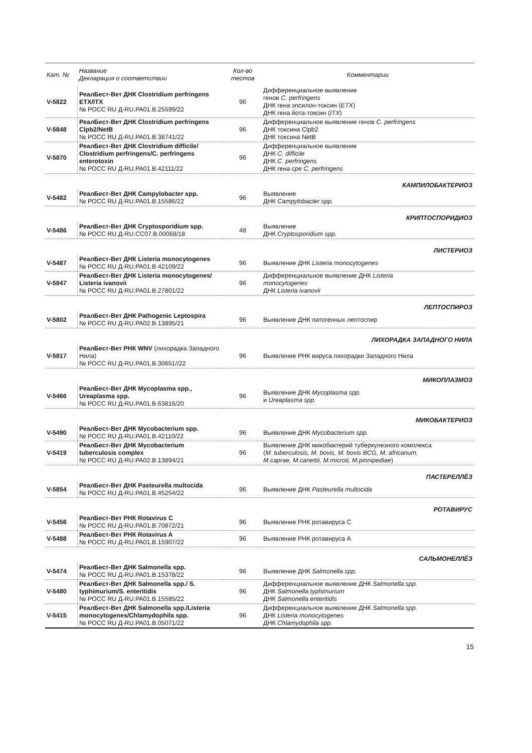| Кат. № | Название Декларация о соответствии | Кол-во тестов | Комментарии |
| --- | --- | --- | --- |
| V-5822 | РеалБест-Вет ДНК Clostridium perfringens ETX/ITX № РОСС RU Д-RU.PA01.B.25599/22 | 96 | Дифференциальное выявление генов C. perfringens ДНК гена эпсилон-токсин ( ETX ) ДНК гена йота-токсин ( ITX ) |
| V-5848 | РеалБест-Вет ДНК Clostridium perfringens Clpb2/NetB № РОСС RU Д-RU.PA01.B.38741/22 | 96 | Дифференциальное выявление генов C. perfringens ДНК токсина Clpb2 ДНК токсина NetB |
| V-5870 | РеалБест-Вет ДНК Clostridium difficile/ Clostridium perfringens/C. perfringens enterotoxin № РОСС RU Д-RU.PA01.B.42111/22 | 96 | Дифференциальное выявление ДНК C. difficile ДНК C. perfringens ДНК гена cpe C. perfringens |
| КАМПИЛОБАКТЕРИОЗ | | | |
| V-5482 | РеалБест-Вет ДНК Campylobacter spp. № РОСС RU Д-RU.PA01.B.15586/22 | 96 | Выявление ДНК Campylobacter spp. |
| КРИПТОСПОРИДИОЗ | | | |
| V-5486 | РеалБест-Вет ДНК Cryptosporidium spp. № РОСС RU Д-RU.CC07.B.00068/18 | 48 | Выявление ДНК Cryptosporidium spp. |
| ЛИСТЕРИОЗ | | | |
| V-5487 | РеалБест-Вет ДНК Listeria monocytogenes № РОСС RU Д-RU.PA01.B.42109/22 | 96 | Выявление ДНК Listeria monocytogenes |
| V-5847 | РеалБест-Вет ДНК Listeria monocytogenes/ Listeria ivanovii № РОСС RU Д-RU.PA01.B.27801/22 | 96 | Дифференциальное выявление ДНК Listeria monocytogenes ДНК Listeria ivanovii |
| ЛЕПТОСПИРОЗ | | | |
| V-5802 | РеалБест-Вет ДНК Pathogenic Leptospira № РОСС RU Д-RU.PA02.B.13895/21 | 96 | Выявление ДНК патогенных лептоспир |
| ЛИХОРАДКА ЗАПАДНОГО НИЛА | | | |
| V-5817 | РеалБест-Вет РНК WNV (лихорадка Западного Нила) № РОСС RU Д-RU.PA01.B.30651//22 | 96 | Выявление РНК вируса лихорадки Западного Нила |
| МИКОПЛАЗМОЗ | | | |
| V-5466 | РеалБест-Вет ДНК Mycoplasma spp., Ureaplasma spp. № РОСС RU Д-RU.PA01.B.63816/20 | 96 | Выявление ДНК Mycoplasma spp. и Ureaplasma spp. |
| МИКОБАКТЕРИОЗ | | | |
| V-5490 | РеалБест-Вет ДНК Mycobacterium spp. № РОСС RU Д-RU.PA01.B.42110/22 | 96 | Выявление ДНК Mycobacterium spp. |
| V-5419 | РеалБест-Вет ДНК Mycobacterium tuberculosis complex № РОСС RU Д-RU.PA02.B.13894/21 | 96 | Выявление ДНК микобактерий туберкулезного комплекса ( M. tuberculosis, M. bovis, M. bovis BCG, M. africanum, M.caprae, M.canettii, M.microti, M.pinnipediae ) |
| ПАСТЕРЕЛЛЁЗ | | | |
| V-5854 | РеалБест-Вет ДНК Pasteurella multocida № РОСС RU Д-RU.PA01.B.45254/22 | 96 | Выявление ДНК Pasteurella multocida |
| РОТАВИРУС | | | |
| V-5456 | РеалБест-Вет РНК Rotavirus C № РОСС RU Д-RU.PA01.B.70872/21 | 96 | Выявление РНК ротавируса С |
| V-5488 | РеалБест-Вет РНК Rotavirus A № РОСС RU Д-RU.PA01.B.15907/22 | 96 | Выявление РНК ротавируса А |
| САЛЬМОНЕЛЛЁЗ | | | |
| V-5474 | РеалБест-Вет ДНК Salmonella spp. № РОСС RU Д-RU.PA01.B.15378/22 | 96 | Выявление ДНК Salmonella spp. |
| V-5480 | РеалБест-Вет ДНК Salmonella spp./ S. typhimurium/S. enteritidis № РОСС RU Д-RU.PA01.B.15585/22 | 96 | Дифференциальное выявление ДНК Salmonella spp. ДНК Salmonella typhimurium ДНК Salmonella enteritidis |
| V-5415 | РеалБест-Вет ДНК Salmonella spp./Listeria monocytogenes/Chlamydophila spp. № РОСС RU Д-RU.PA01.B.05071/22 | 96 | Дифференциальное выявление ДНК Salmonella spp. ДНК Listeria monocytogenes ДНК Chlamydophila spp. |
15